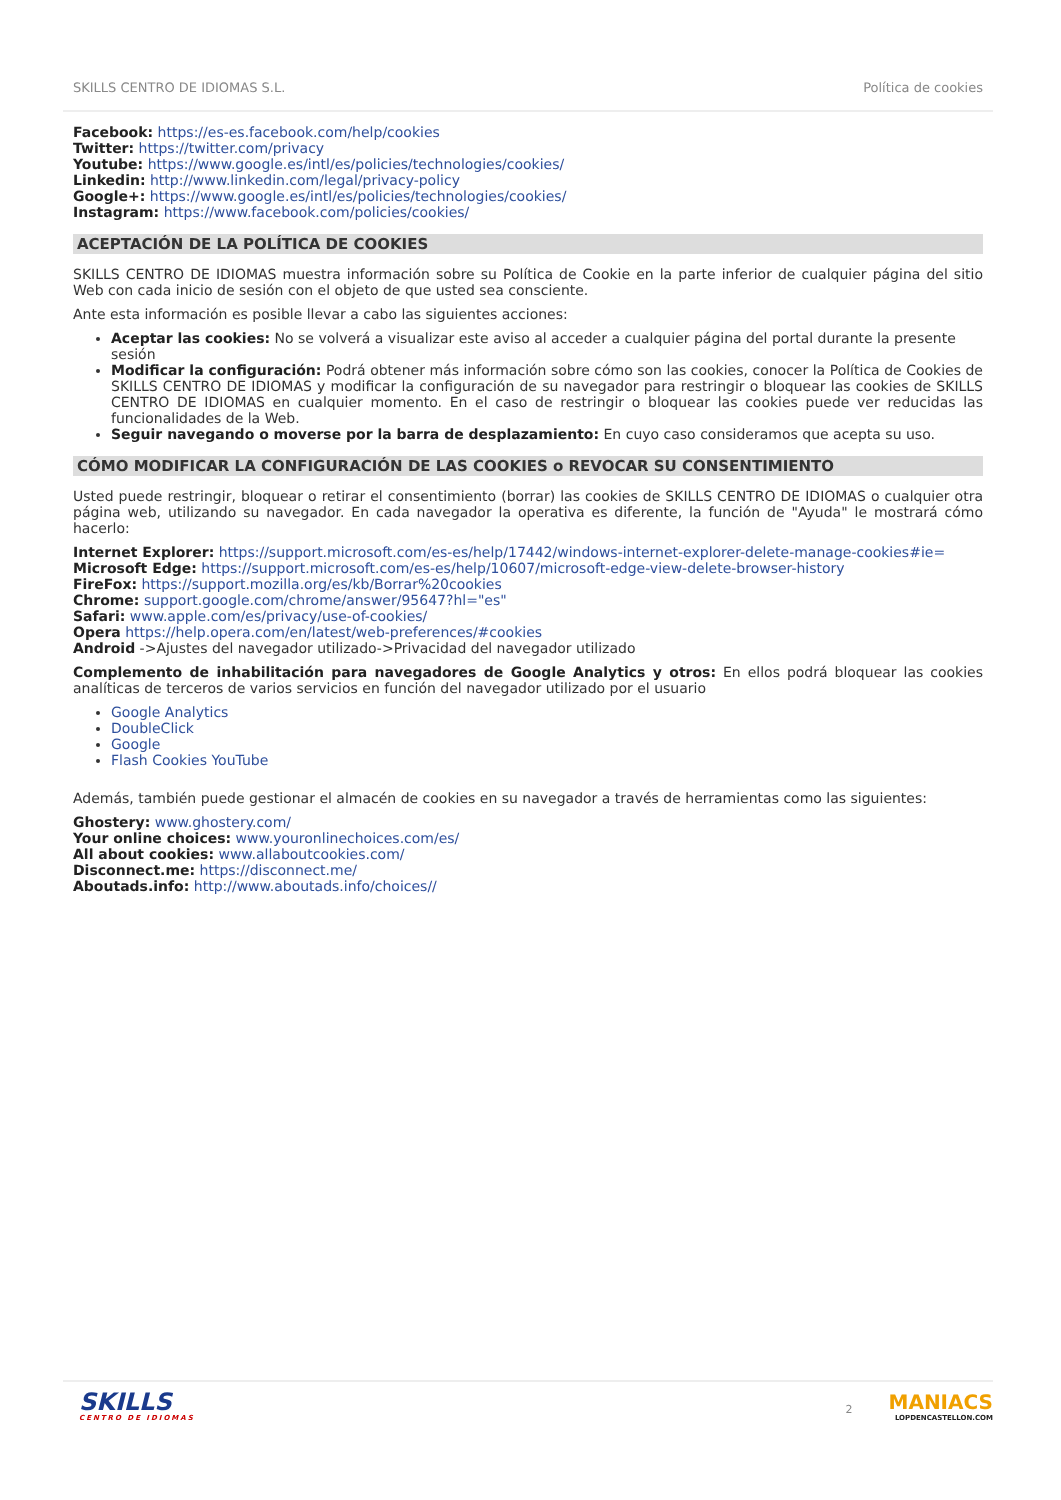SKILLS CENTRO DE IDIOMAS S.L. Política de cookies
Facebook: https://es-es.facebook.com/help/cookies
Twitter: https://twitter.com/privacy
Youtube: https://www.google.es/intl/es/policies/technologies/cookies/
Linkedin: http://www.linkedin.com/legal/privacy-policy
Google+: https://www.google.es/intl/es/policies/technologies/cookies/
Instagram: https://www.facebook.com/policies/cookies/
ACEPTACIÓN DE LA POLÍTICA DE COOKIES
SKILLS CENTRO DE IDIOMAS muestra información sobre su Política de Cookie en la parte inferior de cualquier página del sitio Web con cada inicio de sesión con el objeto de que usted sea consciente.
Ante esta información es posible llevar a cabo las siguientes acciones:
Aceptar las cookies: No se volverá a visualizar este aviso al acceder a cualquier página del portal durante la presente sesión
Modificar la configuración: Podrá obtener más información sobre cómo son las cookies, conocer la Política de Cookies de SKILLS CENTRO DE IDIOMAS y modificar la configuración de su navegador para restringir o bloquear las cookies de SKILLS CENTRO DE IDIOMAS en cualquier momento. En el caso de restringir o bloquear las cookies puede ver reducidas las funcionalidades de la Web.
Seguir navegando o moverse por la barra de desplazamiento: En cuyo caso consideramos que acepta su uso.
CÓMO MODIFICAR LA CONFIGURACIÓN DE LAS COOKIES o REVOCAR SU CONSENTIMIENTO
Usted puede restringir, bloquear o retirar el consentimiento (borrar) las cookies de SKILLS CENTRO DE IDIOMAS o cualquier otra página web, utilizando su navegador. En cada navegador la operativa es diferente, la función de "Ayuda" le mostrará cómo hacerlo:
Internet Explorer: https://support.microsoft.com/es-es/help/17442/windows-internet-explorer-delete-manage-cookies#ie=
Microsoft Edge: https://support.microsoft.com/es-es/help/10607/microsoft-edge-view-delete-browser-history
FireFox: https://support.mozilla.org/es/kb/Borrar%20cookies
Chrome: support.google.com/chrome/answer/95647?hl="es"
Safari: www.apple.com/es/privacy/use-of-cookies/
Opera https://help.opera.com/en/latest/web-preferences/#cookies
Android ->Ajustes del navegador utilizado->Privacidad del navegador utilizado
Complemento de inhabilitación para navegadores de Google Analytics y otros: En ellos podrá bloquear las cookies analíticas de terceros de varios servicios en función del navegador utilizado por el usuario
Google Analytics
DoubleClick
Google
Flash Cookies YouTube
Además, también puede gestionar el almacén de cookies en su navegador a través de herramientas como las siguientes:
Ghostery: www.ghostery.com/
Your online choices: www.youronlinechoices.com/es/
All about cookies: www.allaboutcookies.com/
Disconnect.me: https://disconnect.me/
Aboutads.info: http://www.aboutads.info/choices//
SKILLS
CENTRO DE IDIOMAS
2
MANIACS
LOPDENCASTELLON.COM